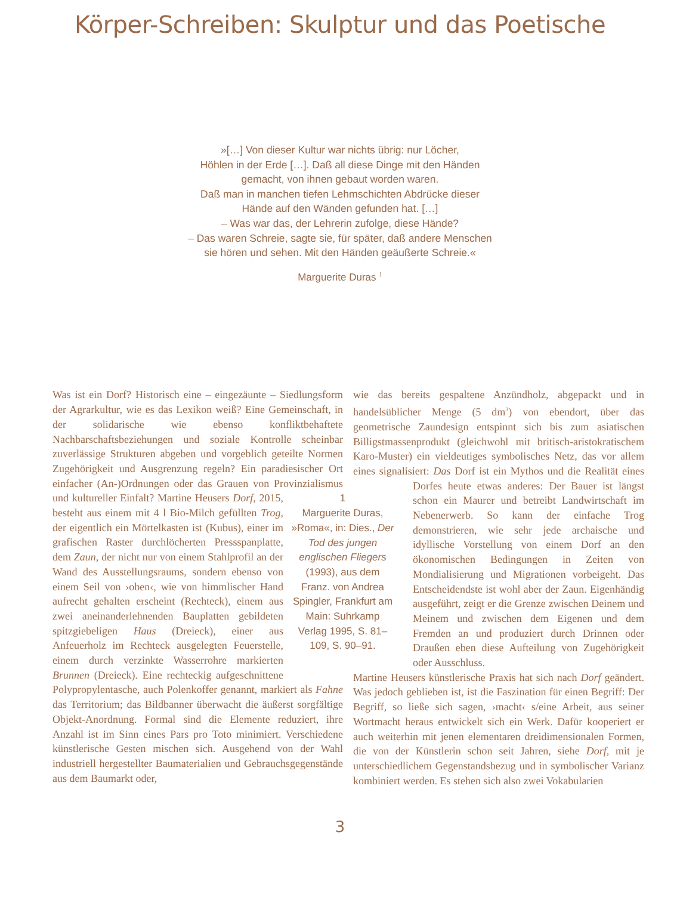Körper-Schreiben: Skulptur und das Poetische
»[…] Von dieser Kultur war nichts übrig: nur Löcher,
Höhlen in der Erde […]. Daß all diese Dinge mit den Händen
gemacht, von ihnen gebaut worden waren.
Daß man in manchen tiefen Lehmschichten Abdrücke dieser
Hände auf den Wänden gefunden hat. […]
– Was war das, der Lehrerin zufolge, diese Hände?
– Das waren Schreie, sagte sie, für später, daß andere Menschen
sie hören und sehen. Mit den Händen geäußerte Schreie.«
Marguerite Duras <sup>1</sup>
1
Marguerite Duras, »Roma«, in: Dies., Der Tod des jungen englischen Fliegers (1993), aus dem Franz. von Andrea Spingler, Frankfurt am Main: Suhrkamp Verlag 1995, S. 81–109, S. 90–91.
Was ist ein Dorf? Historisch eine – eingezäunte – Siedlungsform der Agrarkultur, wie es das Lexikon weiß? Eine Gemeinschaft, in der solidarische wie ebenso konfliktbehaftete Nachbarschaftsbeziehungen und soziale Kontrolle scheinbar zuverlässige Strukturen abgeben und vorgeblich geteilte Normen Zugehörigkeit und Ausgrenzung regeln? Ein paradiesischer Ort einfacher (An-)Ordnungen oder das Grauen von Provinzialismus und kultureller Einfalt? Martine Heusers Dorf, 2015, besteht aus einem mit 4 l Bio-Milch gefüllten Trog, der eigentlich ein Mörtelkasten ist (Kubus), einer im grafischen Raster durchlöcherten Pressspanplatte, dem Zaun, der nicht nur von einem Stahlprofil an der Wand des Ausstellungsraums, sondern ebenso von einem Seil von ›oben‹, wie von himmlischer Hand aufrecht gehalten erscheint (Rechteck), einem aus zwei aneinanderlehnenden Bauplatten gebildeten spitzgiebeligen Haus (Dreieck), einer aus Anfeuerholz im Rechteck ausgelegten Feuerstelle, einem durch verzinkte Wasserrohre markierten Brunnen (Dreieck). Eine rechteckig aufgeschnittene Polypropylentasche, auch Polenkoffer genannt, markiert als Fahne das Territorium; das Bildbanner überwacht die äußerst sorgfältige Objekt-Anordnung. Formal sind die Elemente reduziert, ihre Anzahl ist im Sinn eines Pars pro Toto minimiert. Verschiedene künstlerische Gesten mischen sich. Ausgehend von der Wahl industriell hergestellter Baumaterialien und Gebrauchsgegenstände aus dem Baumarkt oder,
wie das bereits gespaltene Anzündholz, abgepackt und in handelsüblicher Menge (5 dm<sup>3</sup>) von ebendort, über das geometrische Zaundesign entspinnt sich bis zum asiatischen Billigstmassenprodukt (gleichwohl mit britisch-aristokratischem Karo-Muster) ein vieldeutiges symbolisches Netz, das vor allem eines signalisiert: Das Dorf ist ein Mythos und die Realität eines Dorfes heute etwas anderes: Der Bauer ist längst schon ein Maurer und betreibt Landwirtschaft im Nebenerwerb. So kann der einfache Trog demonstrieren, wie sehr jede archaische und idyllische Vorstellung von einem Dorf an den ökonomischen Bedingungen in Zeiten von Mondialisierung und Migrationen vorbeigeht. Das Entscheidendste ist wohl aber der Zaun. Eigenhändig ausgeführt, zeigt er die Grenze zwischen Deinem und Meinem und zwischen dem Eigenen und dem Fremden an und produziert durch Drinnen oder Draußen eben diese Aufteilung von Zugehörigkeit oder Ausschluss.
Martine Heusers künstlerische Praxis hat sich nach Dorf geändert. Was jedoch geblieben ist, ist die Faszination für einen Begriff: Der Begriff, so ließe sich sagen, ›macht‹ s/eine Arbeit, aus seiner Wortmacht heraus entwickelt sich ein Werk. Dafür kooperiert er auch weiterhin mit jenen elementaren dreidimensionalen Formen, die von der Künstlerin schon seit Jahren, siehe Dorf, mit je unterschiedlichem Gegenstandsbezug und in symbolischer Varianz kombiniert werden. Es stehen sich also zwei Vokabularien
3